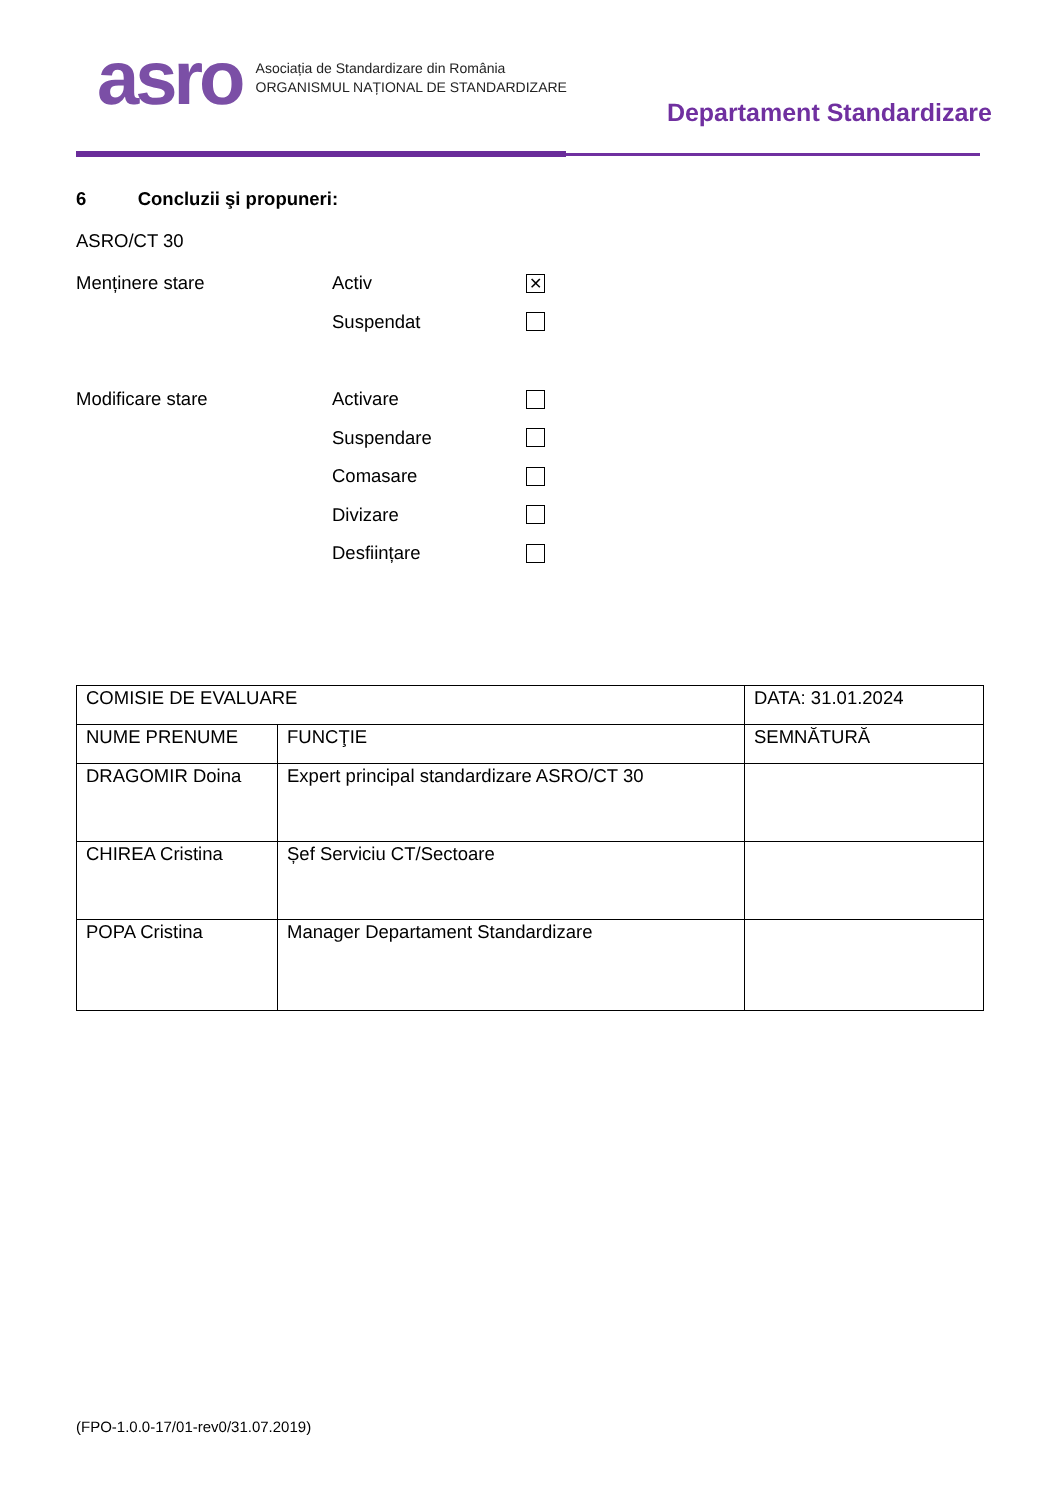asro
Asociația de Standardizare din România
ORGANISMUL NAȚIONAL DE STANDARDIZARE
Departament Standardizare
6 Concluzii şi propuneri:
ASRO/CT 30
Menținere stare Activ
✕
Suspendat
Modificare stare Activare
Suspendare
Comasare
Divizare
Desființare
| COMISIE DE EVALUARE | | DATA: 31.01.2024 |
| NUME PRENUME | FUNCŢIE | SEMNĂTURĂ |
| DRAGOMIR Doina | Expert principal standardizare ASRO/CT 30 | |
| CHIREA Cristina | Șef Serviciu CT/Sectoare | |
| POPA Cristina | Manager Departament Standardizare | |
(FPO-1.0.0-17/01-rev0/31.07.2019)